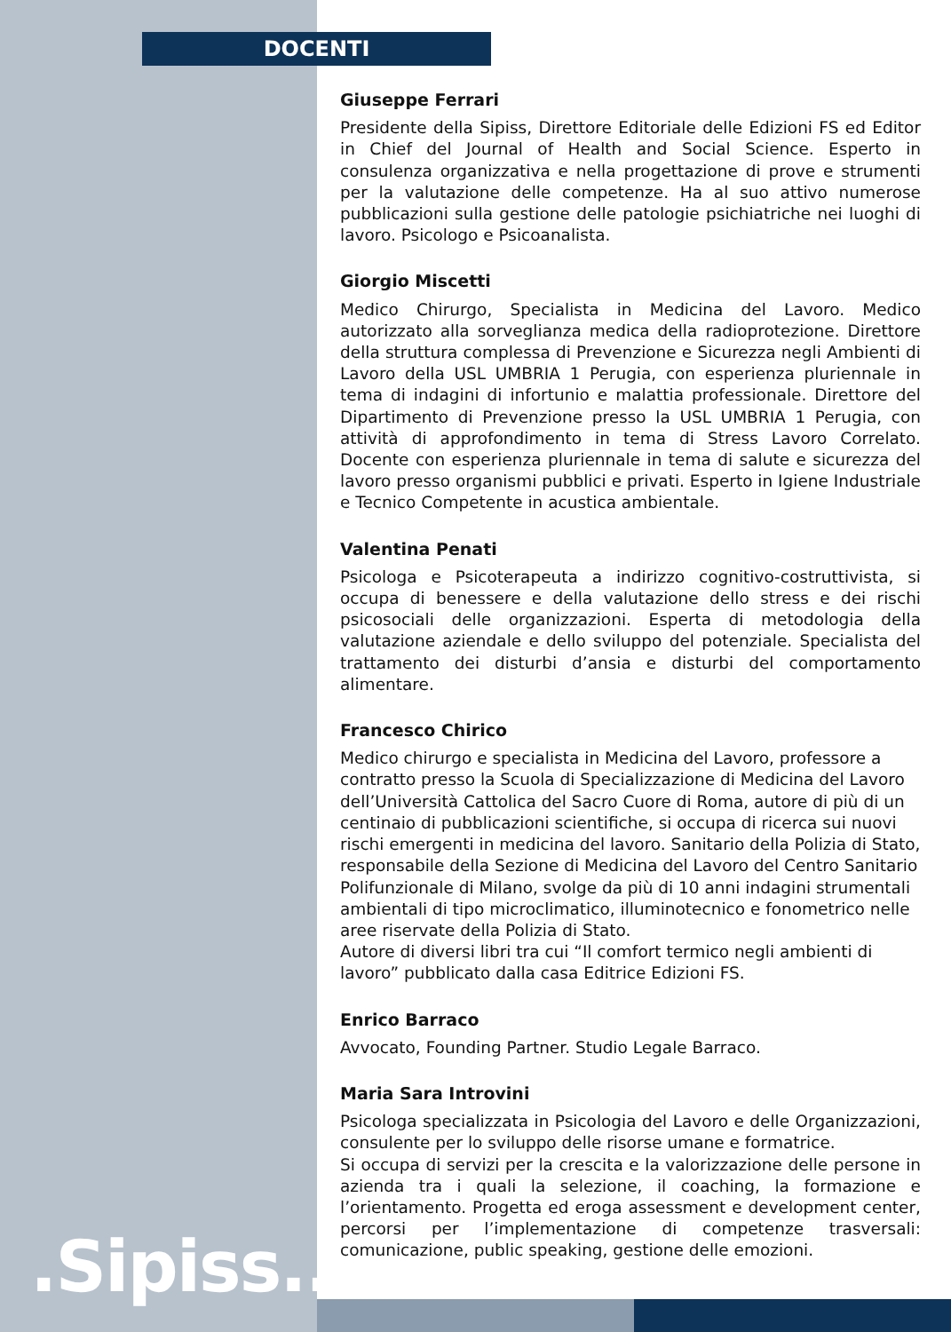DOCENTI
Giuseppe Ferrari
Presidente della Sipiss, Direttore Editoriale delle Edizioni FS ed Editor in Chief del Journal of Health and Social Science. Esperto in consulenza organizzativa e nella progettazione di prove e strumenti per la valutazione delle competenze. Ha al suo attivo numerose pubblicazioni sulla gestione delle patologie psichiatriche nei luoghi di lavoro. Psicologo e Psicoanalista.
Giorgio Miscetti
Medico Chirurgo, Specialista in Medicina del Lavoro. Medico autorizzato alla sorveglianza medica della radioprotezione. Direttore della struttura complessa di Prevenzione e Sicurezza negli Ambienti di Lavoro della USL UMBRIA 1 Perugia, con esperienza pluriennale in tema di indagini di infortunio e malattia professionale. Direttore del Dipartimento di Prevenzione presso la USL UMBRIA 1 Perugia, con attività di approfondimento in tema di Stress Lavoro Correlato. Docente con esperienza pluriennale in tema di salute e sicurezza del lavoro presso organismi pubblici e privati. Esperto in Igiene Industriale e Tecnico Competente in acustica ambientale.
Valentina Penati
Psicologa e Psicoterapeuta a indirizzo cognitivo-costruttivista, si occupa di benessere e della valutazione dello stress e dei rischi psicosociali delle organizzazioni. Esperta di metodologia della valutazione aziendale e dello sviluppo del potenziale. Specialista del trattamento dei disturbi d’ansia e disturbi del comportamento alimentare.
Francesco Chirico
Medico chirurgo e specialista in Medicina del Lavoro, professore a contratto presso la Scuola di Specializzazione di Medicina del Lavoro dell’Università Cattolica del Sacro Cuore di Roma, autore di più di un centinaio di pubblicazioni scientifiche, si occupa di ricerca sui nuovi rischi emergenti in medicina del lavoro. Sanitario della Polizia di Stato, responsabile della Sezione di Medicina del Lavoro del Centro Sanitario Polifunzionale di Milano, svolge da più di 10 anni indagini strumentali ambientali di tipo microclimatico, illuminotecnico e fonometrico nelle aree riservate della Polizia di Stato.
Autore di diversi libri tra cui “Il comfort termico negli ambienti di lavoro” pubblicato dalla casa Editrice Edizioni FS.
Enrico Barraco
Avvocato, Founding Partner. Studio Legale Barraco.
Maria Sara Introvini
Psicologa specializzata in Psicologia del Lavoro e delle Organizzazioni, consulente per lo sviluppo delle risorse umane e formatrice.
Si occupa di servizi per la crescita e la valorizzazione delle persone in azienda tra i quali la selezione, il coaching, la formazione e l’orientamento. Progetta ed eroga assessment e development center, percorsi per l’implementazione di competenze trasversali: comunicazione, public speaking, gestione delle emozioni.
.Sipiss..